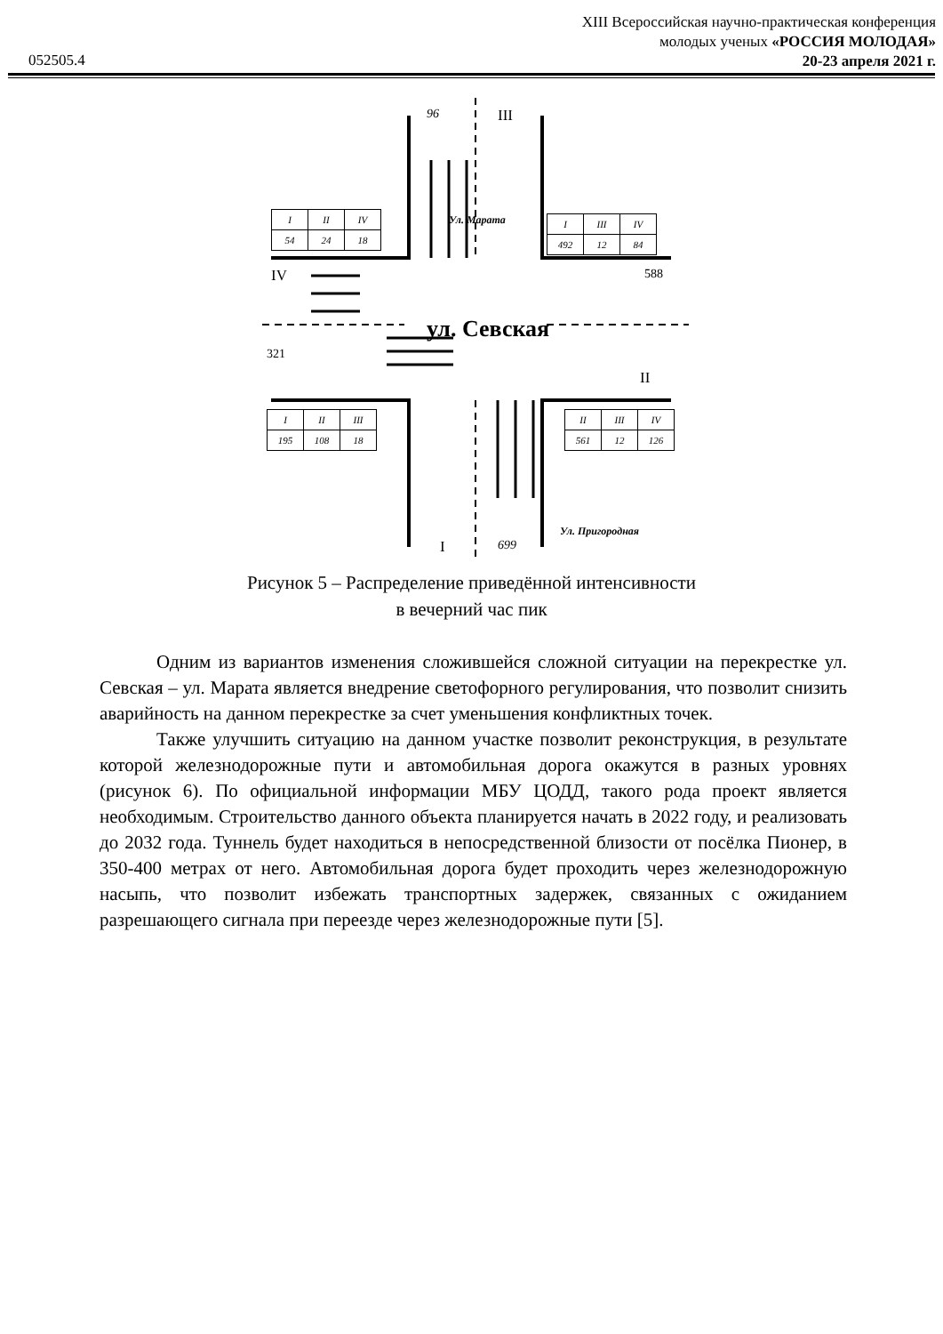XIII Всероссийская научно-практическая конференция
молодых ученых «РОССИЯ МОЛОДАЯ»
20-23 апреля 2021 г.
052505.4
96 III
IV 588
321
II
I 699
ул. Севская
Ул. Марата
Ул. Пригородная
| I | II | IV |
| 54 | 24 | 18 |
| I | III | IV |
| 492 | 12 | 84 |
| I | II | III |
| 195 | 108 | 18 |
| II | III | IV |
| 561 | 12 | 126 |
Рисунок 5 – Распределение приведённой интенсивности
в вечерний час пик
Одним из вариантов изменения сложившейся сложной ситуации на перекрестке ул. Севская – ул. Марата является внедрение светофорного регулирования, что позволит снизить аварийность на данном перекрестке за счет уменьшения конфликтных точек.
Также улучшить ситуацию на данном участке позволит реконструкция, в результате которой железнодорожные пути и автомобильная дорога окажутся в разных уровнях (рисунок 6). По официальной информации МБУ ЦОДД, такого рода проект является необходимым. Строительство данного объекта планируется начать в 2022 году, и реализовать до 2032 года. Туннель будет находиться в непосредственной близости от посёлка Пионер, в 350-400 метрах от него. Автомобильная дорога будет проходить через железнодорожную насыпь, что позволит избежать транспортных задержек, связанных с ожиданием разрешающего сигнала при переезде через железнодорожные пути [5].